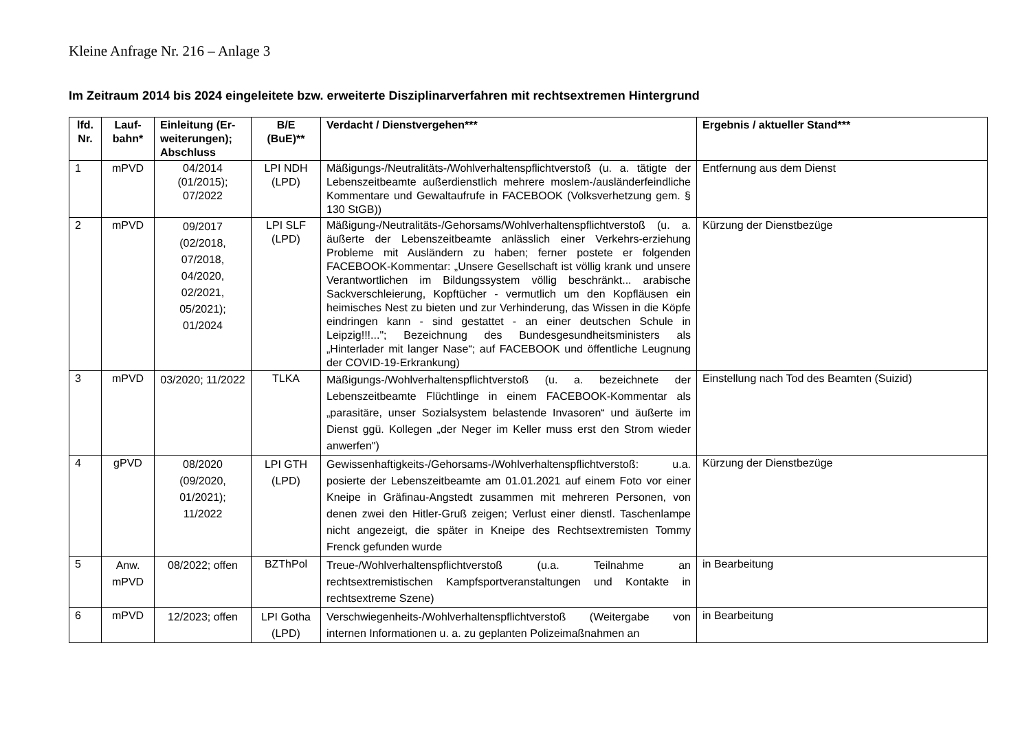Kleine Anfrage Nr. 216 – Anlage 3
Im Zeitraum 2014 bis 2024 eingeleitete bzw. erweiterte Disziplinarverfahren mit rechtsextremen Hintergrund
| lfd. Nr. | Lauf-bahn* | Einleitung (Er-weiterungen); Abschluss | B/E (BuE)** | Verdacht / Dienstvergehen*** | Ergebnis / aktueller Stand*** |
| --- | --- | --- | --- | --- | --- |
| 1 | mPVD | 04/2014 (01/2015); 07/2022 | LPI NDH (LPD) | Mäßigungs-/Neutralitäts-/Wohlverhaltenspflichtverstoß (u. a. tätigte der Lebenszeitbeamte außerdienstlich mehrere moslem-/ausländerfeindliche Kommentare und Gewaltaufrufe in FACEBOOK (Volksverhetzung gem. § 130 StGB)) | Entfernung aus dem Dienst |
| 2 | mPVD | 09/2017 (02/2018, 07/2018, 04/2020, 02/2021, 05/2021); 01/2024 | LPI SLF (LPD) | Mäßigung-/Neutralitäts-/Gehorsams/Wohlverhaltenspflichtverstoß (u. a. äußerte der Lebenszeitbeamte anlässlich einer Verkehrs-erziehung Probleme mit Ausländern zu haben; ferner postete er folgenden FACEBOOK-Kommentar: „Unsere Gesellschaft ist völlig krank und unsere Verantwortlichen im Bildungssystem völlig beschränkt... arabische Sackverschleierung, Kopftücher - vermutlich um den Kopfläusen ein heimisches Nest zu bieten und zur Verhinderung, das Wissen in die Köpfe eindringen kann - sind gestattet - an einer deutschen Schule in Leipzig!!!..."; Bezeichnung des Bundesgesundheitsministers als „Hinterlader mit langer Nase“; auf FACEBOOK und öffentliche Leugnung der COVID-19-Erkrankung) | Kürzung der Dienstbezüge |
| 3 | mPVD | 03/2020; 11/2022 | TLKA | Mäßigungs-/Wohlverhaltenspflichtverstoß (u. a. bezeichnete der Lebenszeitbeamte Flüchtlinge in einem FACEBOOK-Kommentar als „parasitäre, unser Sozialsystem belastende Invasoren“ und äußerte im Dienst ggü. Kollegen „der Neger im Keller muss erst den Strom wieder anwerfen") | Einstellung nach Tod des Beamten (Suizid) |
| 4 | gPVD | 08/2020 (09/2020, 01/2021); 11/2022 | LPI GTH (LPD) | Gewissenhaftigkeits-/Gehorsams-/Wohlverhaltenspflichtverstoß: u.a. posierte der Lebenszeitbeamte am 01.01.2021 auf einem Foto vor einer Kneipe in Gräfinau-Angstedt zusammen mit mehreren Personen, von denen zwei den Hitler-Gruß zeigen; Verlust einer dienstl. Taschenlampe nicht angezeigt, die später in Kneipe des Rechtsextremisten Tommy Frenck gefunden wurde | Kürzung der Dienstbezüge |
| 5 | Anw. mPVD | 08/2022; offen | BZThPol | Treue-/Wohlverhaltenspflichtverstoß (u.a. Teilnahme an rechtsextremistischen Kampfsportveranstaltungen und Kontakte in rechtsextreme Szene) | in Bearbeitung |
| 6 | mPVD | 12/2023; offen | LPI Gotha (LPD) | Verschwiegenheits-/Wohlverhaltenspflichtverstoß (Weitergabe von internen Informationen u. a. zu geplanten Polizeimaßnahmen an | in Bearbeitung |